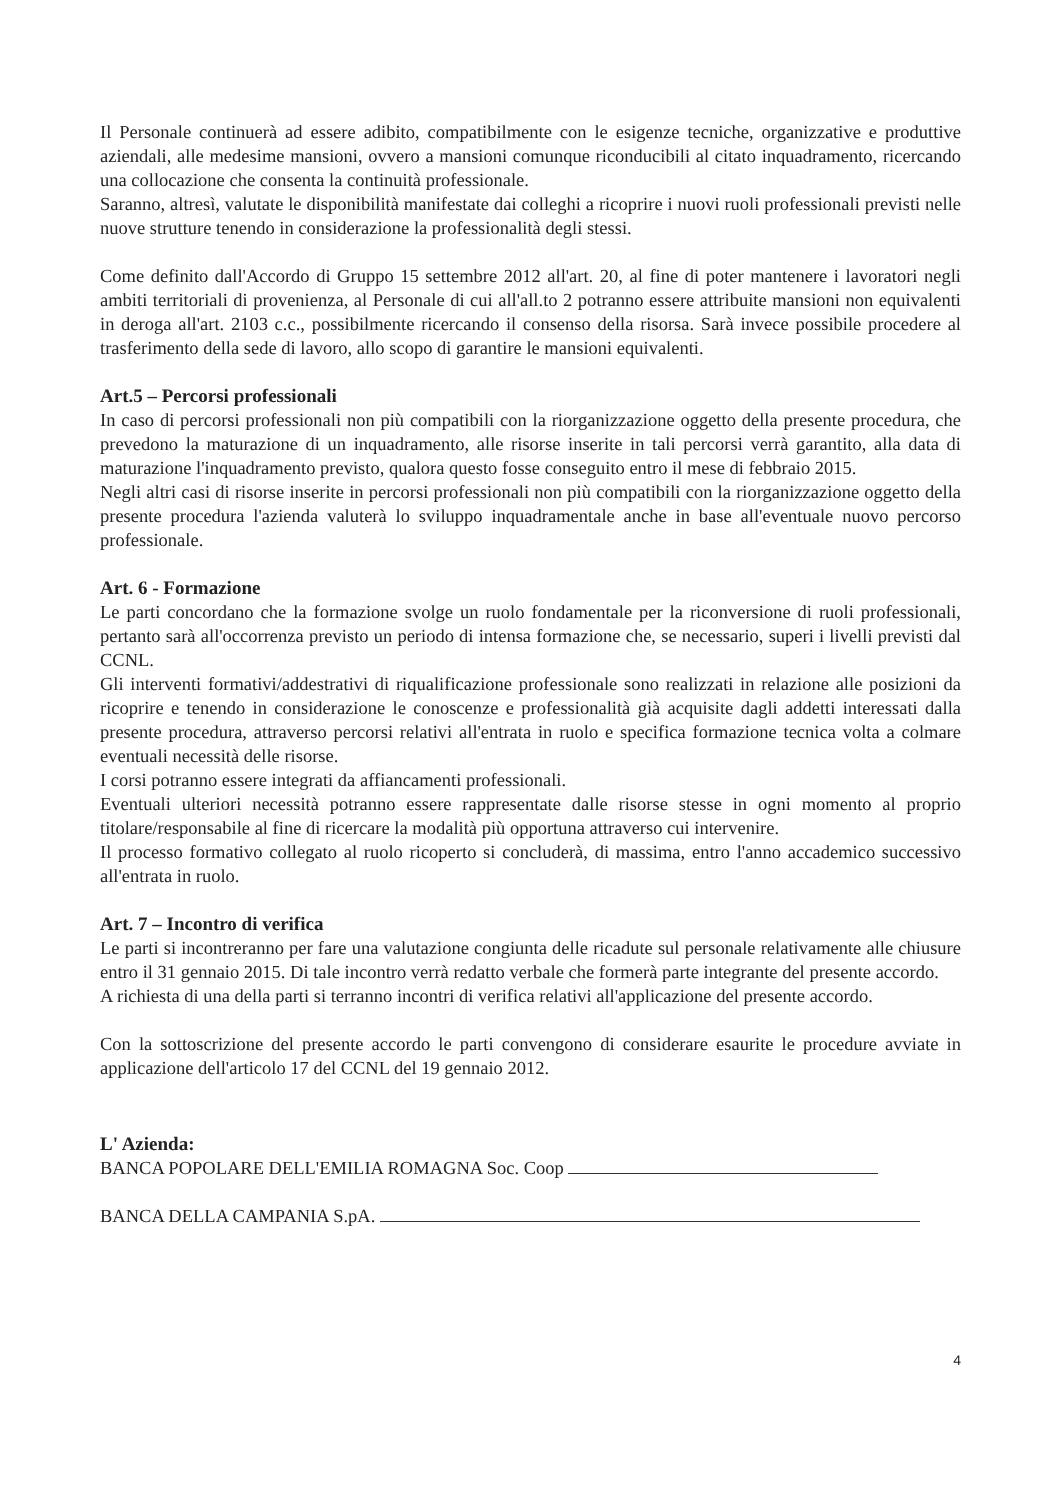Il Personale continuerà ad essere adibito, compatibilmente con le esigenze tecniche, organizzative e produttive aziendali, alle medesime mansioni, ovvero a mansioni comunque riconducibili al citato inquadramento, ricercando una collocazione che consenta la continuità professionale.
Saranno, altresì, valutate le disponibilità manifestate dai colleghi a ricoprire i nuovi ruoli professionali previsti nelle nuove strutture tenendo in considerazione la professionalità degli stessi.
Come definito dall'Accordo di Gruppo 15 settembre 2012 all'art. 20, al fine di poter mantenere i lavoratori negli ambiti territoriali di provenienza, al Personale di cui all'all.to 2 potranno essere attribuite mansioni non equivalenti in deroga all'art. 2103 c.c., possibilmente ricercando il consenso della risorsa. Sarà invece possibile procedere al trasferimento della sede di lavoro, allo scopo di garantire le mansioni equivalenti.
Art.5 – Percorsi professionali
In caso di percorsi professionali non più compatibili con la riorganizzazione oggetto della presente procedura, che prevedono la maturazione di un inquadramento, alle risorse inserite in tali percorsi verrà garantito, alla data di maturazione l'inquadramento previsto, qualora questo fosse conseguito entro il mese di febbraio 2015.
Negli altri casi di risorse inserite in percorsi professionali non più compatibili con la riorganizzazione oggetto della presente procedura l'azienda valuterà lo sviluppo inquadramentale anche in base all'eventuale nuovo percorso professionale.
Art. 6 - Formazione
Le parti concordano che la formazione svolge un ruolo fondamentale per la riconversione di ruoli professionali, pertanto sarà all'occorrenza previsto un periodo di intensa formazione che, se necessario, superi i livelli previsti dal CCNL.
Gli interventi formativi/addestrativi di riqualificazione professionale sono realizzati in relazione alle posizioni da ricoprire e tenendo in considerazione le conoscenze e professionalità già acquisite dagli addetti interessati dalla presente procedura, attraverso percorsi relativi all'entrata in ruolo e specifica formazione tecnica volta a colmare eventuali necessità delle risorse.
I corsi potranno essere integrati da affiancamenti professionali.
Eventuali ulteriori necessità potranno essere rappresentate dalle risorse stesse in ogni momento al proprio titolare/responsabile al fine di ricercare la modalità più opportuna attraverso cui intervenire.
Il processo formativo collegato al ruolo ricoperto si concluderà, di massima, entro l'anno accademico successivo all'entrata in ruolo.
Art. 7 – Incontro di verifica
Le parti si incontreranno per fare una valutazione congiunta delle ricadute sul personale relativamente alle chiusure entro il 31 gennaio 2015. Di tale incontro verrà redatto verbale che formerà parte integrante del presente accordo.
A richiesta di una della parti si terranno incontri di verifica relativi all'applicazione del presente accordo.
Con la sottoscrizione del presente accordo le parti convengono di considerare esaurite le procedure avviate in applicazione dell'articolo 17 del CCNL del 19 gennaio 2012.
L' Azienda:
BANCA POPOLARE DELL'EMILIA ROMAGNA Soc. Coop
BANCA DELLA CAMPANIA S.pA.
4